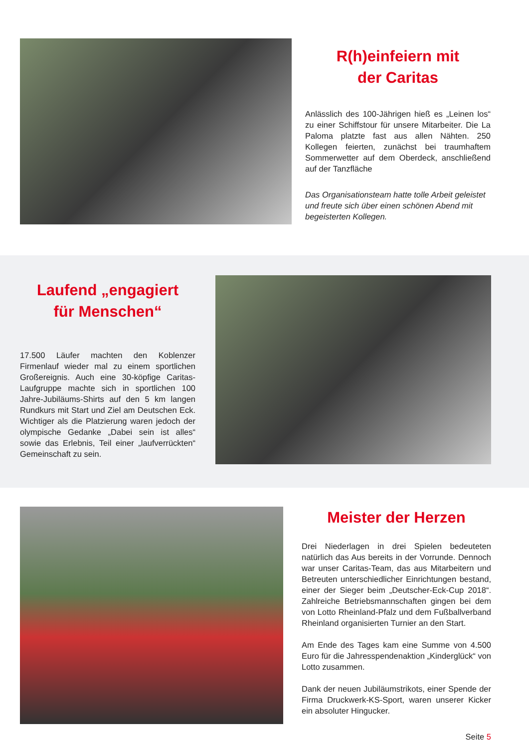R(h)einfeiern mit
der Caritas
Anlässlich des 100-Jährigen hieß es „Leinen los“ zu einer Schiffstour für unsere Mitarbeiter. Die La Paloma platzte fast aus allen Nähten. 250 Kollegen feierten, zunächst bei traumhaftem Sommerwetter auf dem Oberdeck, anschließend auf der Tanzfläche
Das Organisationsteam hatte tolle Arbeit geleistet und freute sich über einen schönen Abend mit begeisterten Kollegen.
Laufend „engagiert
für Menschen“
17.500 Läufer machten den Koblenzer Firmenlauf wieder mal zu einem sportlichen Großereignis. Auch eine 30-köpfige Caritas-Laufgruppe machte sich in sportlichen 100 Jahre-Jubiläums-Shirts auf den 5 km langen Rundkurs mit Start und Ziel am Deutschen Eck. Wichtiger als die Platzierung waren jedoch der olympische Gedanke „Dabei sein ist alles“ sowie das Erlebnis, Teil einer „laufverrückten“ Gemeinschaft zu sein.
Meister der Herzen
Drei Niederlagen in drei Spielen bedeuteten natürlich das Aus bereits in der Vorrunde. Dennoch war unser Caritas-Team, das aus Mitarbeitern und Betreuten unterschiedlicher Einrichtungen bestand, einer der Sieger beim „Deutscher-Eck-Cup 2018“. Zahlreiche Betriebsmannschaften gingen bei dem von Lotto Rheinland-Pfalz und dem Fußballverband Rheinland organisierten Turnier an den Start.
Am Ende des Tages kam eine Summe von 4.500 Euro für die Jahresspendenaktion „Kinderglück“ von Lotto zusammen.
Dank der neuen Jubiläumstrikots, einer Spende der Firma Druckwerk-KS-Sport, waren unserer Kicker ein absoluter Hingucker.
Seite 5